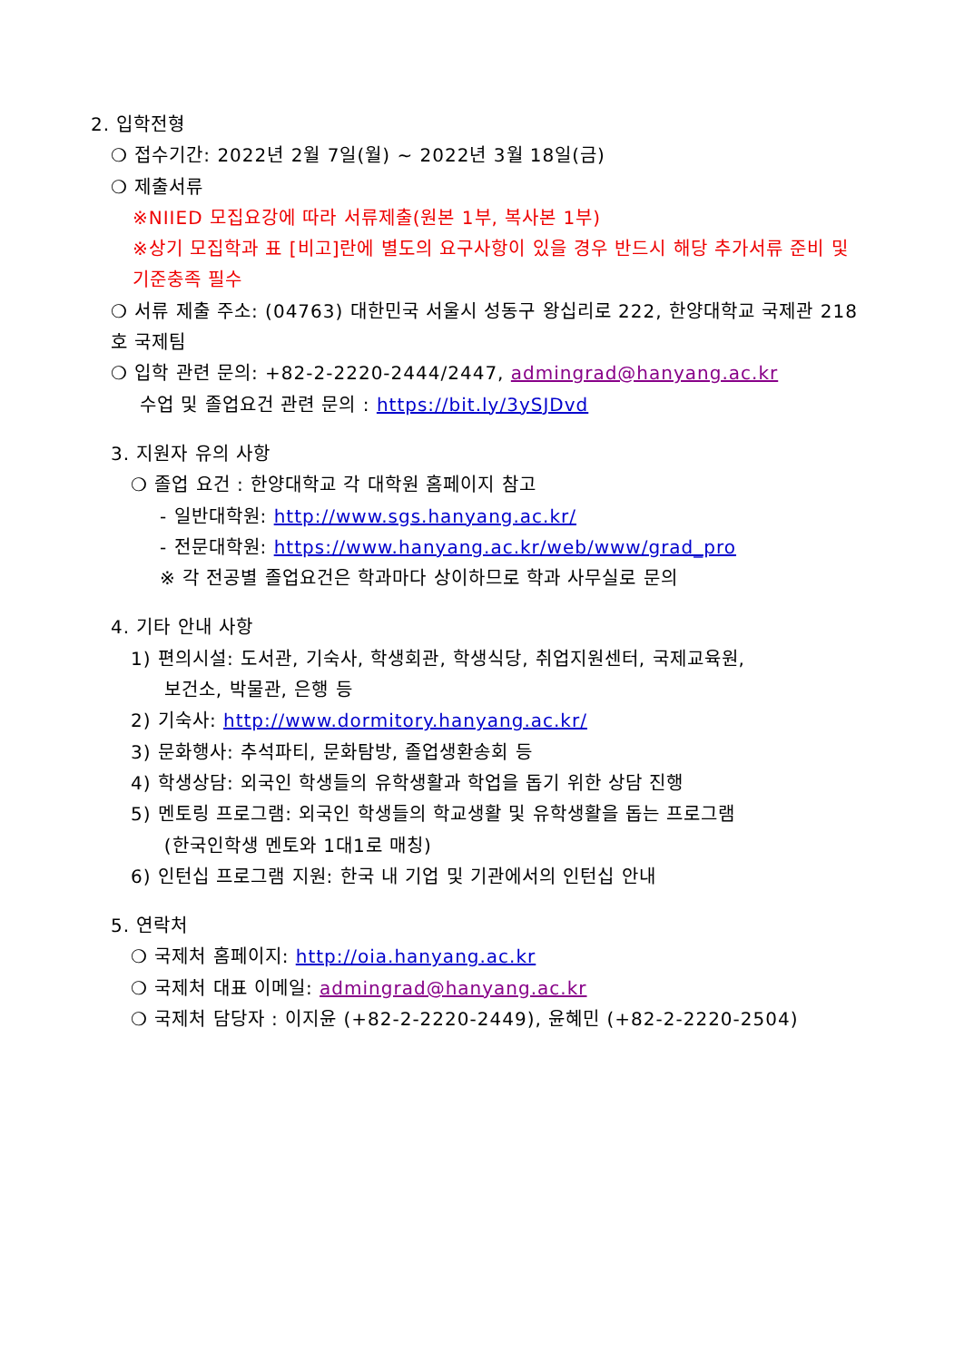2. 입학전형
❍ 접수기간: 2022년 2월 7일(월) ~ 2022년 3월 18일(금)
❍ 제출서류
※NIIED 모집요강에 따라 서류제출(원본 1부, 복사본 1부)
※상기 모집학과 표 [비고]란에 별도의 요구사항이 있을 경우 반드시 해당 추가서류 준비 및 기준충족 필수
❍ 서류 제출 주소: (04763) 대한민국 서울시 성동구 왕십리로 222, 한양대학교 국제관 218호 국제팀
❍ 입학 관련 문의: +82-2-2220-2444/2447, admingrad@hanyang.ac.kr
수업 및 졸업요건 관련 문의 : https://bit.ly/3ySJDvd
3. 지원자 유의 사항
❍ 졸업 요건 : 한양대학교 각 대학원 홈페이지 참고
- 일반대학원: http://www.sgs.hanyang.ac.kr/
- 전문대학원: https://www.hanyang.ac.kr/web/www/grad_pro
※ 각 전공별 졸업요건은 학과마다 상이하므로 학과 사무실로 문의
4. 기타 안내 사항
1) 편의시설: 도서관, 기숙사, 학생회관, 학생식당, 취업지원센터, 국제교육원,
보건소, 박물관, 은행 등
2) 기숙사: http://www.dormitory.hanyang.ac.kr/
3) 문화행사: 추석파티, 문화탐방, 졸업생환송회 등
4) 학생상담: 외국인 학생들의 유학생활과 학업을 돕기 위한 상담 진행
5) 멘토링 프로그램: 외국인 학생들의 학교생활 및 유학생활을 돕는 프로그램
(한국인학생 멘토와 1대1로 매칭)
6) 인턴십 프로그램 지원: 한국 내 기업 및 기관에서의 인턴십 안내
5. 연락처
❍ 국제처 홈페이지: http://oia.hanyang.ac.kr
❍ 국제처 대표 이메일: admingrad@hanyang.ac.kr
❍ 국제처 담당자 : 이지윤 (+82-2-2220-2449), 윤혜민 (+82-2-2220-2504)